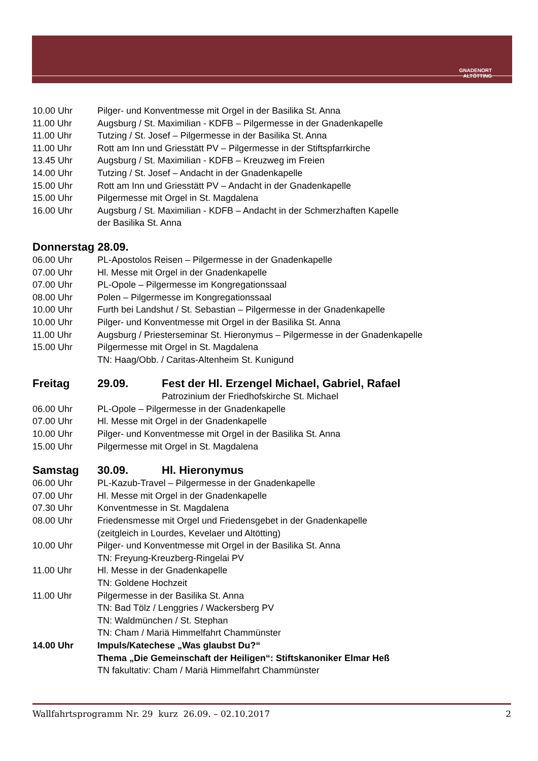GNADENORT
ALTÖTTING
10.00 Uhr Pilger- und Konventmesse mit Orgel in der Basilika St. Anna
11.00 Uhr Augsburg / St. Maximilian - KDFB – Pilgermesse in der Gnadenkapelle
11.00 Uhr Tutzing / St. Josef – Pilgermesse in der Basilika St. Anna
11.00 Uhr Rott am Inn und Griesstätt PV – Pilgermesse in der Stiftspfarrkirche
13.45 Uhr Augsburg / St. Maximilian - KDFB – Kreuzweg im Freien
14.00 Uhr Tutzing / St. Josef – Andacht in der Gnadenkapelle
15.00 Uhr Rott am Inn und Griesstätt PV – Andacht in der Gnadenkapelle
15.00 Uhr Pilgermesse mit Orgel in St. Magdalena
16.00 Uhr Augsburg / St. Maximilian - KDFB – Andacht in der Schmerzhaften Kapelle
der Basilika St. Anna
Donnerstag 28.09.
06.00 Uhr PL-Apostolos Reisen – Pilgermesse in der Gnadenkapelle
07.00 Uhr Hl. Messe mit Orgel in der Gnadenkapelle
07.00 Uhr PL-Opole – Pilgermesse im Kongregationssaal
08.00 Uhr Polen – Pilgermesse im Kongregationssaal
10.00 Uhr Furth bei Landshut / St. Sebastian – Pilgermesse in der Gnadenkapelle
10.00 Uhr Pilger- und Konventmesse mit Orgel in der Basilika St. Anna
11.00 Uhr Augsburg / Priesterseminar St. Hieronymus – Pilgermesse in der Gnadenkapelle
15.00 Uhr Pilgermesse mit Orgel in St. Magdalena
TN: Haag/Obb. / Caritas-Altenheim St. Kunigund
Freitag 29.09. Fest der Hl. Erzengel Michael, Gabriel, Rafael
Patrozinium der Friedhofskirche St. Michael
06.00 Uhr PL-Opole – Pilgermesse in der Gnadenkapelle
07.00 Uhr Hl. Messe mit Orgel in der Gnadenkapelle
10.00 Uhr Pilger- und Konventmesse mit Orgel in der Basilika St. Anna
15.00 Uhr Pilgermesse mit Orgel in St. Magdalena
Samstag 30.09. Hl. Hieronymus
06.00 Uhr PL-Kazub-Travel – Pilgermesse in der Gnadenkapelle
07.00 Uhr Hl. Messe mit Orgel in der Gnadenkapelle
07.30 Uhr Konventmesse in St. Magdalena
08.00 Uhr Friedensmesse mit Orgel und Friedensgebet in der Gnadenkapelle
(zeitgleich in Lourdes, Kevelaer und Altötting)
10.00 Uhr Pilger- und Konventmesse mit Orgel in der Basilika St. Anna
TN: Freyung-Kreuzberg-Ringelai PV
11.00 Uhr Hl. Messe in der Gnadenkapelle
TN: Goldene Hochzeit
11.00 Uhr Pilgermesse in der Basilika St. Anna
TN: Bad Tölz / Lenggries / Wackersberg PV
TN: Waldmünchen / St. Stephan
TN: Cham / Mariä Himmelfahrt Chammünster
14.00 Uhr Impuls/Katechese „Was glaubst Du?“
Thema „Die Gemeinschaft der Heiligen“: Stiftskanoniker Elmar Heß
TN fakultativ: Cham / Mariä Himmelfahrt Chammünster
Wallfahrtsprogramm Nr. 29 kurz 26.09. – 02.10.2017 2